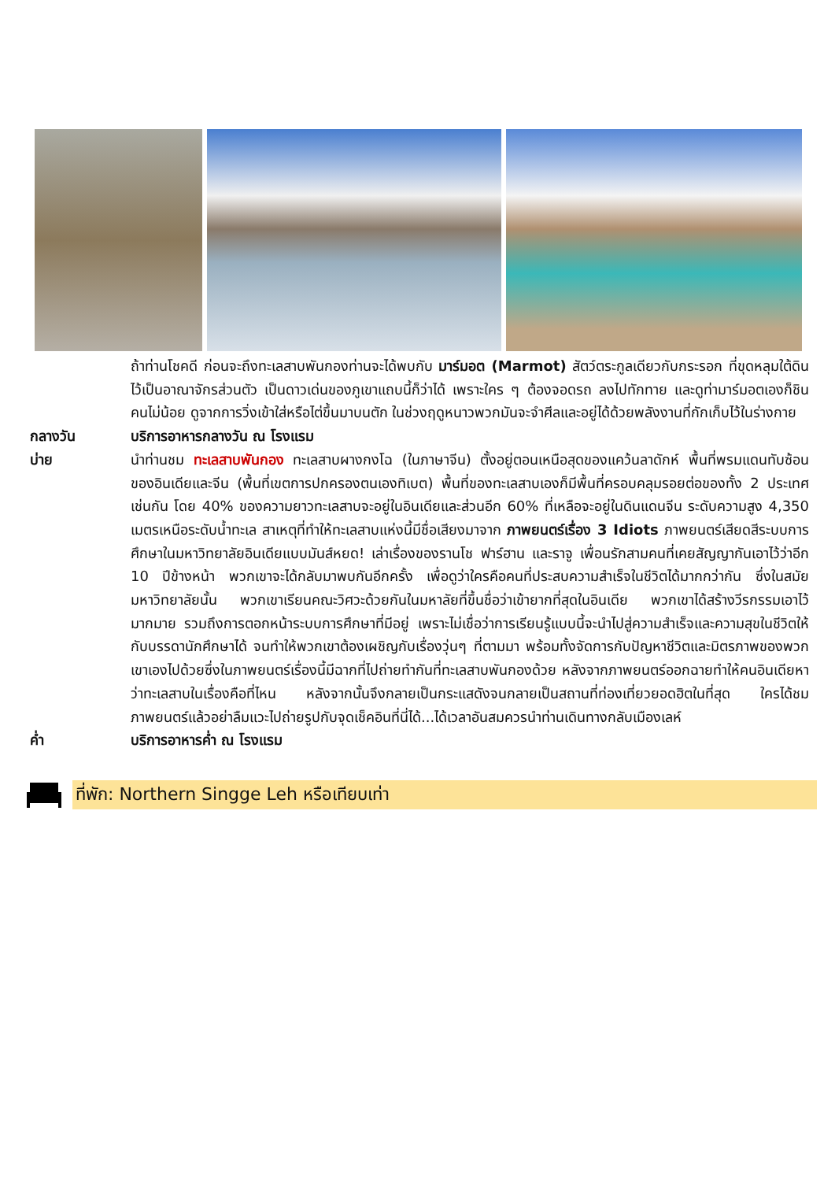ถ้าท่านโชคดี ก่อนจะถึงทะเลสาบพันกองท่านจะได้พบกับ มาร์มอต (Marmot) สัตว์ตระกูลเดียวกับกระรอก ที่ขุดหลุมใต้ดินไว้เป็นอาณาจักรส่วนตัว เป็นดาวเด่นของภูเขาแถบนี้ก็ว่าได้ เพราะใคร ๆ ต้องจอดรถ ลงไปทักทาย และดูท่ามาร์มอตเองก็ชินคนไม่น้อย ดูจากการวิ่งเข้าใส่หรือไต่ขึ้นมาบนตัก ในช่วงฤดูหนาวพวกมันจะจำศีลและอยู่ได้ด้วยพลังงานที่กักเก็บไว้ในร่างกาย
กลางวัน บริการอาหารกลางวัน ณ โรงแรม
บ่าย นำท่านชม ทะเลสาบพันกอง ทะเลสาบผางกงโฉ (ในภาษาจีน) ตั้งอยู่ตอนเหนือสุดของแคว้นลาดักห์ พื้นที่พรมแดนทับซ้อนของอินเดียและจีน (พื้นที่เขตการปกครองตนเองทิเบต) พื้นที่ของทะเลสาบเองก็มีพื้นที่ครอบคลุมรอยต่อของทั้ง 2 ประเทศเช่นกัน โดย 40% ของความยาวทะเลสาบจะอยู่ในอินเดียและส่วนอีก 60% ที่เหลือจะอยู่ในดินแดนจีน ระดับความสูง 4,350 เมตรเหนือระดับน้ำทะเล สาเหตุที่ทำให้ทะเลสาบแห่งนี้มีชื่อเสียงมาจาก ภาพยนตร์เรื่อง 3 Idiots ภาพยนตร์เสียดสีระบบการศึกษาในมหาวิทยาลัยอินเดียแบบมันส์หยด! เล่าเรื่องของรานโช ฟาร์ฮาน และราจู เพื่อนรักสามคนที่เคยสัญญากันเอาไว้ว่าอีก 10 ปีข้างหน้า พวกเขาจะได้กลับมาพบกันอีกครั้ง เพื่อดูว่าใครคือคนที่ประสบความสำเร็จในชีวิตได้มากกว่ากัน ซึ่งในสมัยมหาวิทยาลัยนั้น พวกเขาเรียนคณะวิศวะด้วยกันในมหาลัยที่ขึ้นชื่อว่าเข้ายากที่สุดในอินเดีย พวกเขาได้สร้างวีรกรรมเอาไว้มากมาย รวมถึงการตอกหน้าระบบการศึกษาที่มีอยู่ เพราะไม่เชื่อว่าการเรียนรู้แบบนี้จะนำไปสู่ความสำเร็จและความสุขในชีวิตให้กับบรรดานักศึกษาได้ จนทำให้พวกเขาต้องเผชิญกับเรื่องวุ่นๆ ที่ตามมา พร้อมทั้งจัดการกับปัญหาชีวิตและมิตรภาพของพวกเขาเองไปด้วยซึ่งในภาพยนตร์เรื่องนี้มีฉากที่ไปถ่ายทำกันที่ทะเลสาบพันกองด้วย หลังจากภาพยนตร์ออกฉายทำให้คนอินเดียหาว่าทะเลสาบในเรื่องคือที่ไหน หลังจากนั้นจึงกลายเป็นกระแสดังจนกลายเป็นสถานที่ท่องเที่ยวยอดฮิตในที่สุด ใครได้ชมภาพยนตร์แล้วอย่าลืมแวะไปถ่ายรูปกับจุดเช็คอินที่นี่ได้...ได้เวลาอันสมควรนำท่านเดินทางกลับเมืองเลห์
ค่ำ บริการอาหารค่ำ ณ โรงแรม
ที่พัก: Northern Singge Leh หรือเทียบเท่า